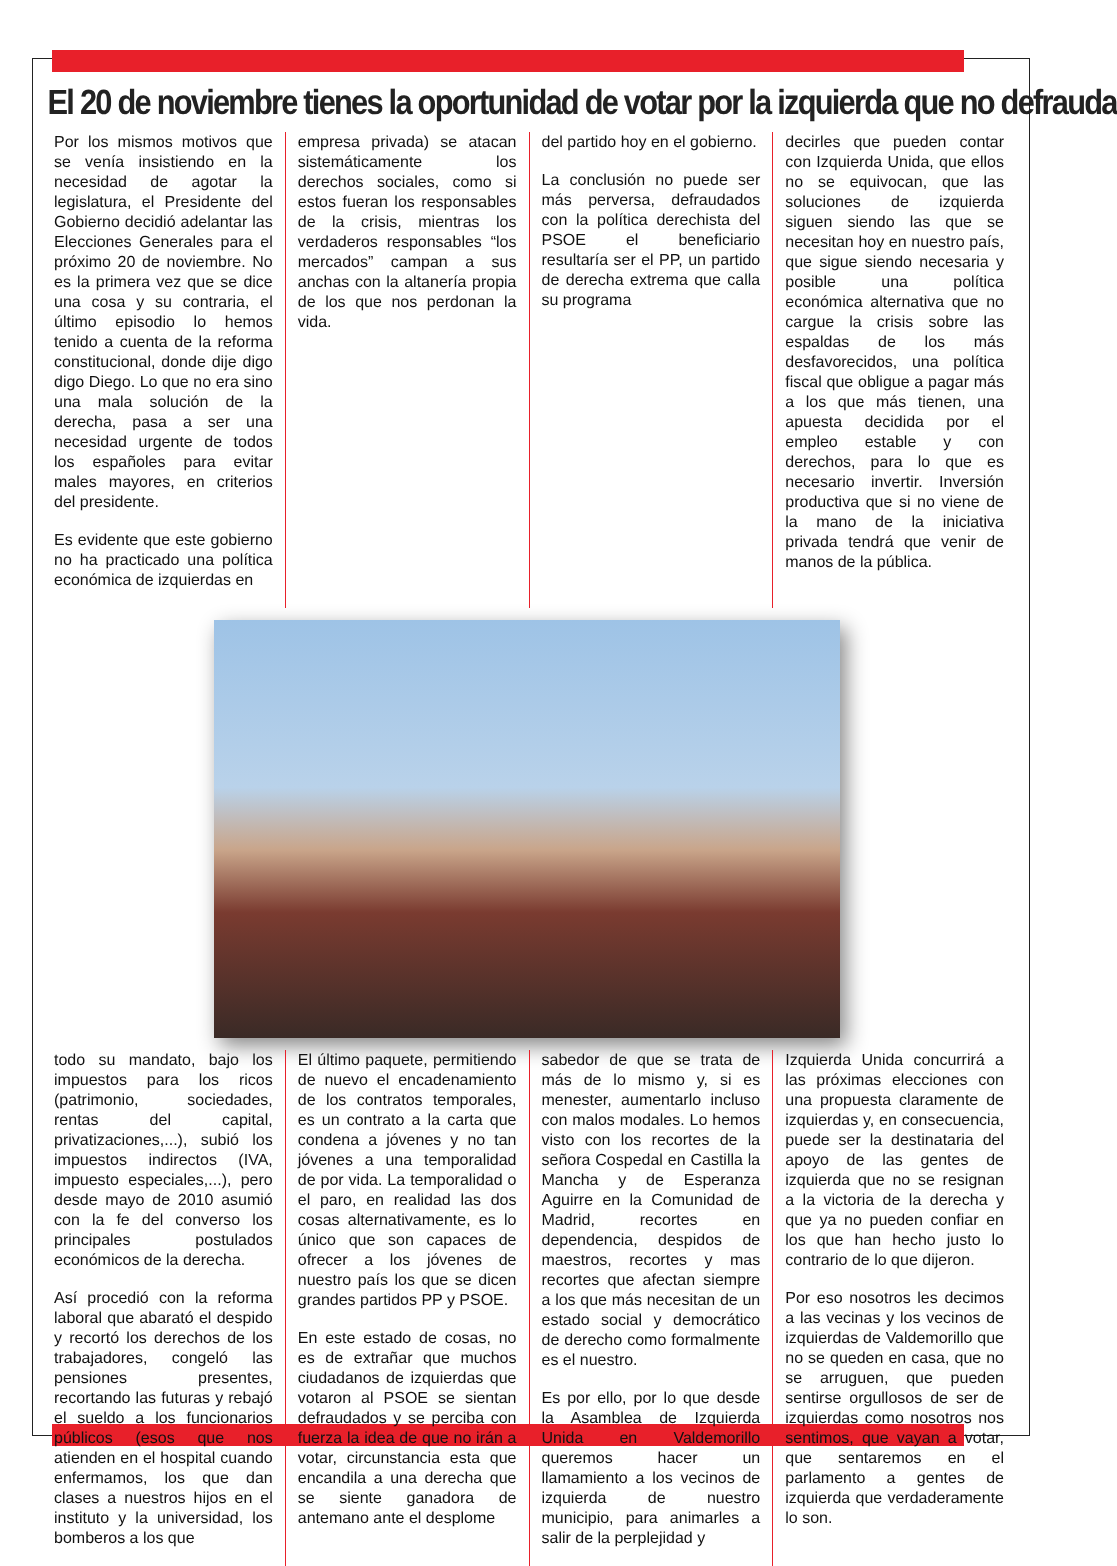El 20 de noviembre tienes la oportunidad de votar por la izquierda que no defrauda
Por los mismos motivos que se venía insistiendo en la necesidad de agotar la legislatura, el Presidente del Gobierno decidió adelantar las Elecciones Generales para el próximo 20 de noviembre. No es la primera vez que se dice una cosa y su contraria, el último episodio lo hemos tenido a cuenta de la reforma constitucional, donde dije digo digo Diego. Lo que no era sino una mala solución de la derecha, pasa a ser una necesidad urgente de todos los españoles para evitar males mayores, en criterios del presidente.
Es evidente que este gobierno no ha practicado una política económica de izquierdas en
empresa privada) se atacan sistemáticamente los derechos sociales, como si estos fueran los responsables de la crisis, mientras los verdaderos responsables “los mercados” campan a sus anchas con la altanería propia de los que nos perdonan la vida.
del partido hoy en el gobierno.
La conclusión no puede ser más perversa, defraudados con la política derechista del PSOE el beneficiario resultaría ser el PP, un partido de derecha extrema que calla su programa
decirles que pueden contar con Izquierda Unida, que ellos no se equivocan, que las soluciones de izquierda siguen siendo las que se necesitan hoy en nuestro país, que sigue siendo necesaria y posible una política económica alternativa que no cargue la crisis sobre las espaldas de los más desfavorecidos, una política fiscal que obligue a pagar más a los que más tienen, una apuesta decidida por el empleo estable y con derechos, para lo que es necesario invertir. Inversión productiva que si no viene de la mano de la iniciativa privada tendrá que venir de manos de la pública.
todo su mandato, bajo los impuestos para los ricos (patrimonio, sociedades, rentas del capital, privatizaciones,...), subió los impuestos indirectos (IVA, impuesto especiales,...), pero desde mayo de 2010 asumió con la fe del converso los principales postulados económicos de la derecha.
Así procedió con la reforma laboral que abarató el despido y recortó los derechos de los trabajadores, congeló las pensiones presentes, recortando las futuras y rebajó el sueldo a los funcionarios públicos (esos que nos atienden en el hospital cuando enfermamos, los que dan clases a nuestros hijos en el instituto y la universidad, los bomberos a los que
El último paquete, permitiendo de nuevo el encadenamiento de los contratos temporales, es un contrato a la carta que condena a jóvenes y no tan jóvenes a una temporalidad de por vida. La temporalidad o el paro, en realidad las dos cosas alternativamente, es lo único que son capaces de ofrecer a los jóvenes de nuestro país los que se dicen grandes partidos PP y PSOE.
En este estado de cosas, no es de extrañar que muchos ciudadanos de izquierdas que votaron al PSOE se sientan defraudados y se perciba con fuerza la idea de que no irán a votar, circunstancia esta que encandila a una derecha que se siente ganadora de antemano ante el desplome
sabedor de que se trata de más de lo mismo y, si es menester, aumentarlo incluso con malos modales. Lo hemos visto con los recortes de la señora Cospedal en Castilla la Mancha y de Esperanza Aguirre en la Comunidad de Madrid, recortes en dependencia, despidos de maestros, recortes y mas recortes que afectan siempre a los que más necesitan de un estado social y democrático de derecho como formalmente es el nuestro.
Es por ello, por lo que desde la Asamblea de Izquierda Unida en Valdemorillo queremos hacer un llamamiento a los vecinos de izquierda de nuestro municipio, para animarles a salir de la perplejidad y
Izquierda Unida concurrirá a las próximas elecciones con una propuesta claramente de izquierdas y, en consecuencia, puede ser la destinataria del apoyo de las gentes de izquierda que no se resignan a la victoria de la derecha y que ya no pueden confiar en los que han hecho justo lo contrario de lo que dijeron.
Por eso nosotros les decimos a las vecinas y los vecinos de izquierdas de Valdemorillo que no se queden en casa, que no se arruguen, que pueden sentirse orgullosos de ser de izquierdas como nosotros nos sentimos, que vayan a votar, que sentaremos en el parlamento a gentes de izquierda que verdaderamente lo son.